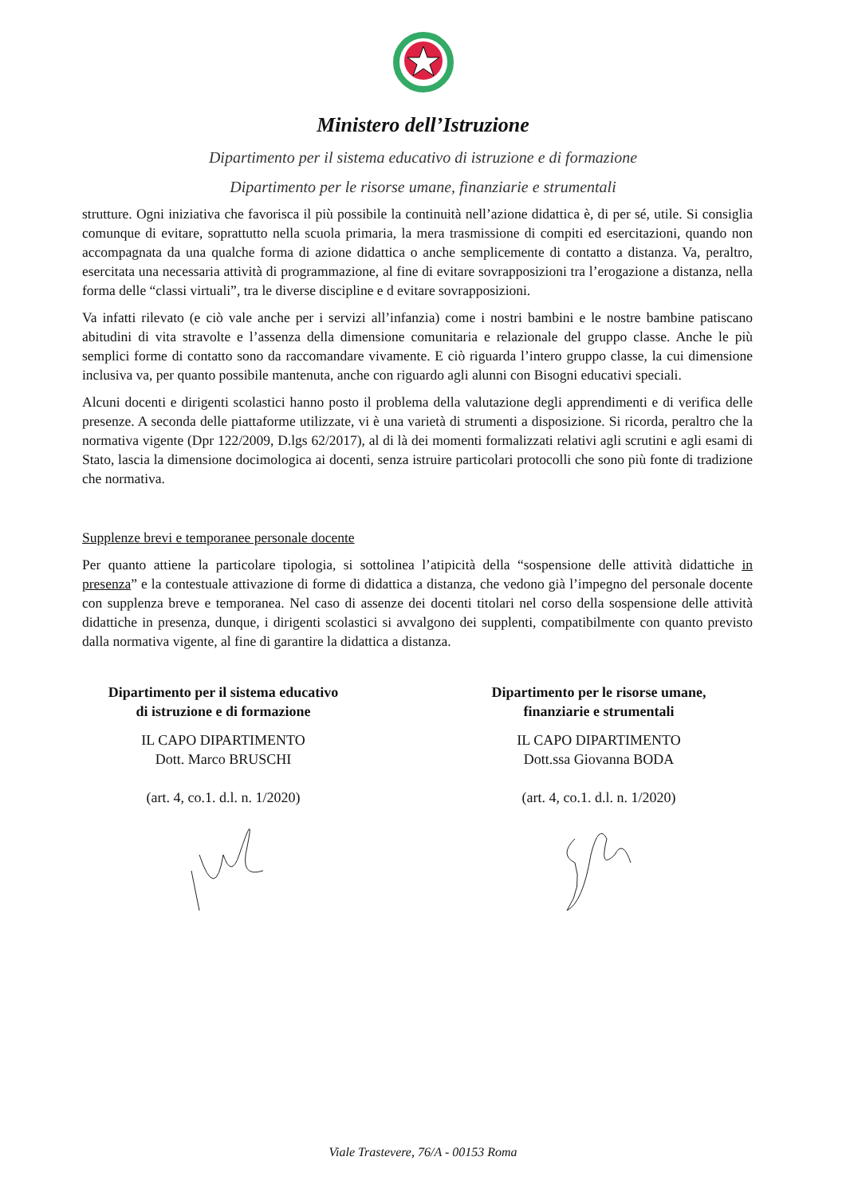Ministero dell’Istruzione
Dipartimento per il sistema educativo di istruzione e di formazione
Dipartimento per le risorse umane, finanziarie e strumentali
strutture. Ogni iniziativa che favorisca il più possibile la continuità nell’azione didattica è, di per sé, utile. Si consiglia comunque di evitare, soprattutto nella scuola primaria, la mera trasmissione di compiti ed esercitazioni, quando non accompagnata da una qualche forma di azione didattica o anche semplicemente di contatto a distanza. Va, peraltro, esercitata una necessaria attività di programmazione, al fine di evitare sovrapposizioni tra l’erogazione a distanza, nella forma delle “classi virtuali”, tra le diverse discipline e d evitare sovrapposizioni.
Va infatti rilevato (e ciò vale anche per i servizi all’infanzia) come i nostri bambini e le nostre bambine patiscano abitudini di vita stravolte e l’assenza della dimensione comunitaria e relazionale del gruppo classe. Anche le più semplici forme di contatto sono da raccomandare vivamente. E ciò riguarda l’intero gruppo classe, la cui dimensione inclusiva va, per quanto possibile mantenuta, anche con riguardo agli alunni con Bisogni educativi speciali.
Alcuni docenti e dirigenti scolastici hanno posto il problema della valutazione degli apprendimenti e di verifica delle presenze. A seconda delle piattaforme utilizzate, vi è una varietà di strumenti a disposizione. Si ricorda, peraltro che la normativa vigente (Dpr 122/2009, D.lgs 62/2017), al di là dei momenti formalizzati relativi agli scrutini e agli esami di Stato, lascia la dimensione docimologica ai docenti, senza istruire particolari protocolli che sono più fonte di tradizione che normativa.
Supplenze brevi e temporanee personale docente
Per quanto attiene la particolare tipologia, si sottolinea l’atipicità della “sospensione delle attività didattiche in presenza” e la contestuale attivazione di forme di didattica a distanza, che vedono già l’impegno del personale docente con supplenza breve e temporanea. Nel caso di assenze dei docenti titolari nel corso della sospensione delle attività didattiche in presenza, dunque, i dirigenti scolastici si avvalgono dei supplenti, compatibilmente con quanto previsto dalla normativa vigente, al fine di garantire la didattica a distanza.
Dipartimento per il sistema educativo
di istruzione e di formazione
IL CAPO DIPARTIMENTO
Dott. Marco BRUSCHI
(art. 4, co.1. d.l. n. 1/2020)
Dipartimento per le risorse umane,
finanziarie e strumentali
IL CAPO DIPARTIMENTO
Dott.ssa Giovanna BODA
(art. 4, co.1. d.l. n. 1/2020)
Viale Trastevere, 76/A - 00153 Roma